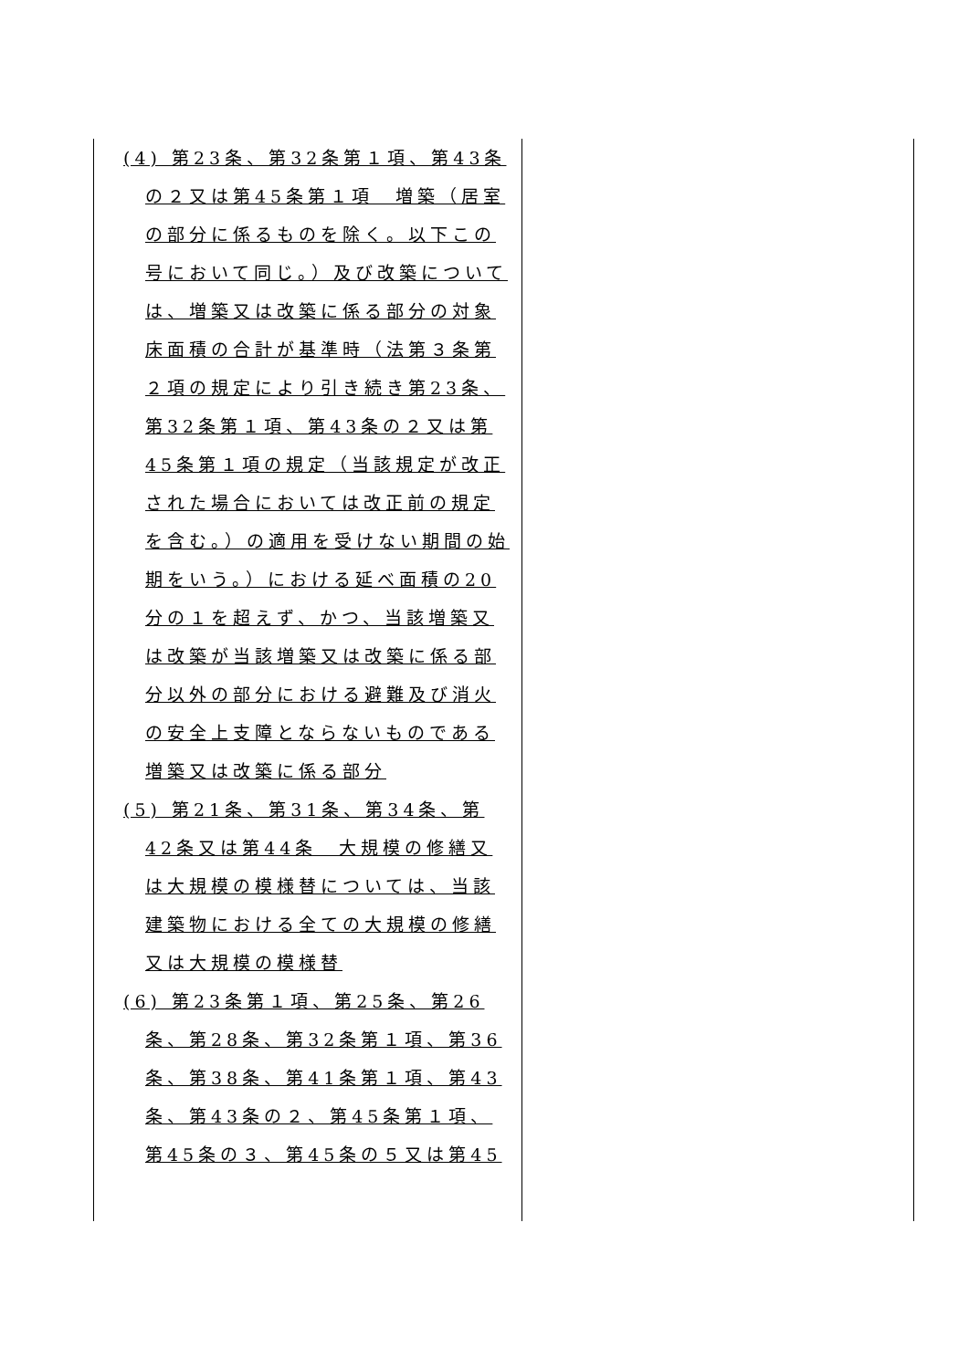| (4) 第23条、第32条第１項、第43条の２又は第45条第１項 増築（居室の部分に係るものを除く。以下この号において同じ。）及び改築については、増築又は改築に係る部分の対象床面積の合計が基準時（法第３条第２項の規定により引き続き第23条、第32条第１項、第43条の２又は第45条第１項の規定（当該規定が改正された場合においては改正前の規定を含む。）の適用を受けない期間の始期をいう。）における延べ面積の20分の１を超えず、かつ、当該増築又は改築が当該増築又は改築に係る部分以外の部分における避難及び消火の安全上支障とならないものである増築又は改築に係る部分 (5) 第21条、第31条、第34条、第42条又は第44条 大規模の修繕又は大規模の模様替については、当該建築物における全ての大規模の修繕又は大規模の模様替 (6) 第23条第１項、第25条、第26条、第28条、第32条第１項、第36条、第38条、第41条第１項、第43条、第43条の２、第45条第１項、第45条の３、第45条の５又は第45 | |